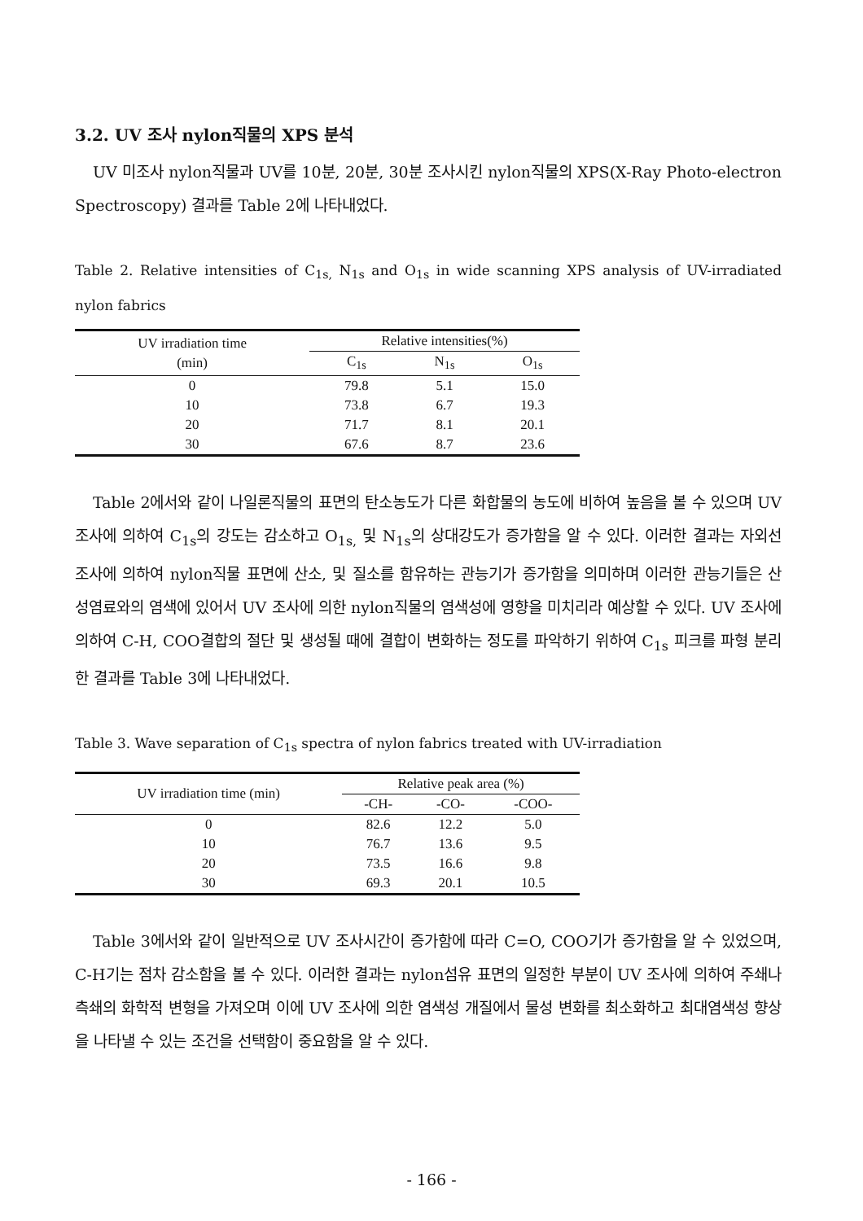3.2. UV 조사 nylon직물의 XPS 분석
UV 미조사 nylon직물과 UV를 10분, 20분, 30분 조사시킨 nylon직물의 XPS(X-Ray Photo-electron Spectroscopy) 결과를 Table 2에 나타내었다.
Table 2. Relative intensities of C<sub>1s,</sub> N<sub>1s</sub> and O<sub>1s</sub> in wide scanning XPS analysis of UV-irradiated nylon fabrics
| UV irradiation time (min) | Relative intensities(%) | | |
| --- | --- | --- | --- |
| | C<sub>1s</sub> | N<sub>1s</sub> | O<sub>1s</sub> |
| 0 | 79.8 | 5.1 | 15.0 |
| 10 | 73.8 | 6.7 | 19.3 |
| 20 | 71.7 | 8.1 | 20.1 |
| 30 | 67.6 | 8.7 | 23.6 |
Table 2에서와 같이 나일론직물의 표면의 탄소농도가 다른 화합물의 농도에 비하여 높음을 볼 수 있으며 UV 조사에 의하여 C<sub>1s</sub>의 강도는 감소하고 O<sub>1s,</sub> 및 N<sub>1s</sub>의 상대강도가 증가함을 알 수 있다. 이러한 결과는 자외선 조사에 의하여 nylon직물 표면에 산소, 및 질소를 함유하는 관능기가 증가함을 의미하며 이러한 관능기들은 산성염료와의 염색에 있어서 UV 조사에 의한 nylon직물의 염색성에 영향을 미치리라 예상할 수 있다. UV 조사에 의하여 C-H, COO결합의 절단 및 생성될 때에 결합이 변화하는 정도를 파악하기 위하여 C<sub>1s</sub> 피크를 파형 분리한 결과를 Table 3에 나타내었다.
Table 3. Wave separation of C<sub>1s</sub> spectra of nylon fabrics treated with UV-irradiation
| UV irradiation time (min) | Relative peak area (%) | | |
| --- | --- | --- | --- |
| | -CH- | -CO- | -COO- |
| 0 | 82.6 | 12.2 | 5.0 |
| 10 | 76.7 | 13.6 | 9.5 |
| 20 | 73.5 | 16.6 | 9.8 |
| 30 | 69.3 | 20.1 | 10.5 |
Table 3에서와 같이 일반적으로 UV 조사시간이 증가함에 따라 C=O, COO기가 증가함을 알 수 있었으며, C-H기는 점차 감소함을 볼 수 있다. 이러한 결과는 nylon섬유 표면의 일정한 부분이 UV 조사에 의하여 주쇄나 측쇄의 화학적 변형을 가져오며 이에 UV 조사에 의한 염색성 개질에서 물성 변화를 최소화하고 최대염색성 향상을 나타낼 수 있는 조건을 선택함이 중요함을 알 수 있다.
- 166 -